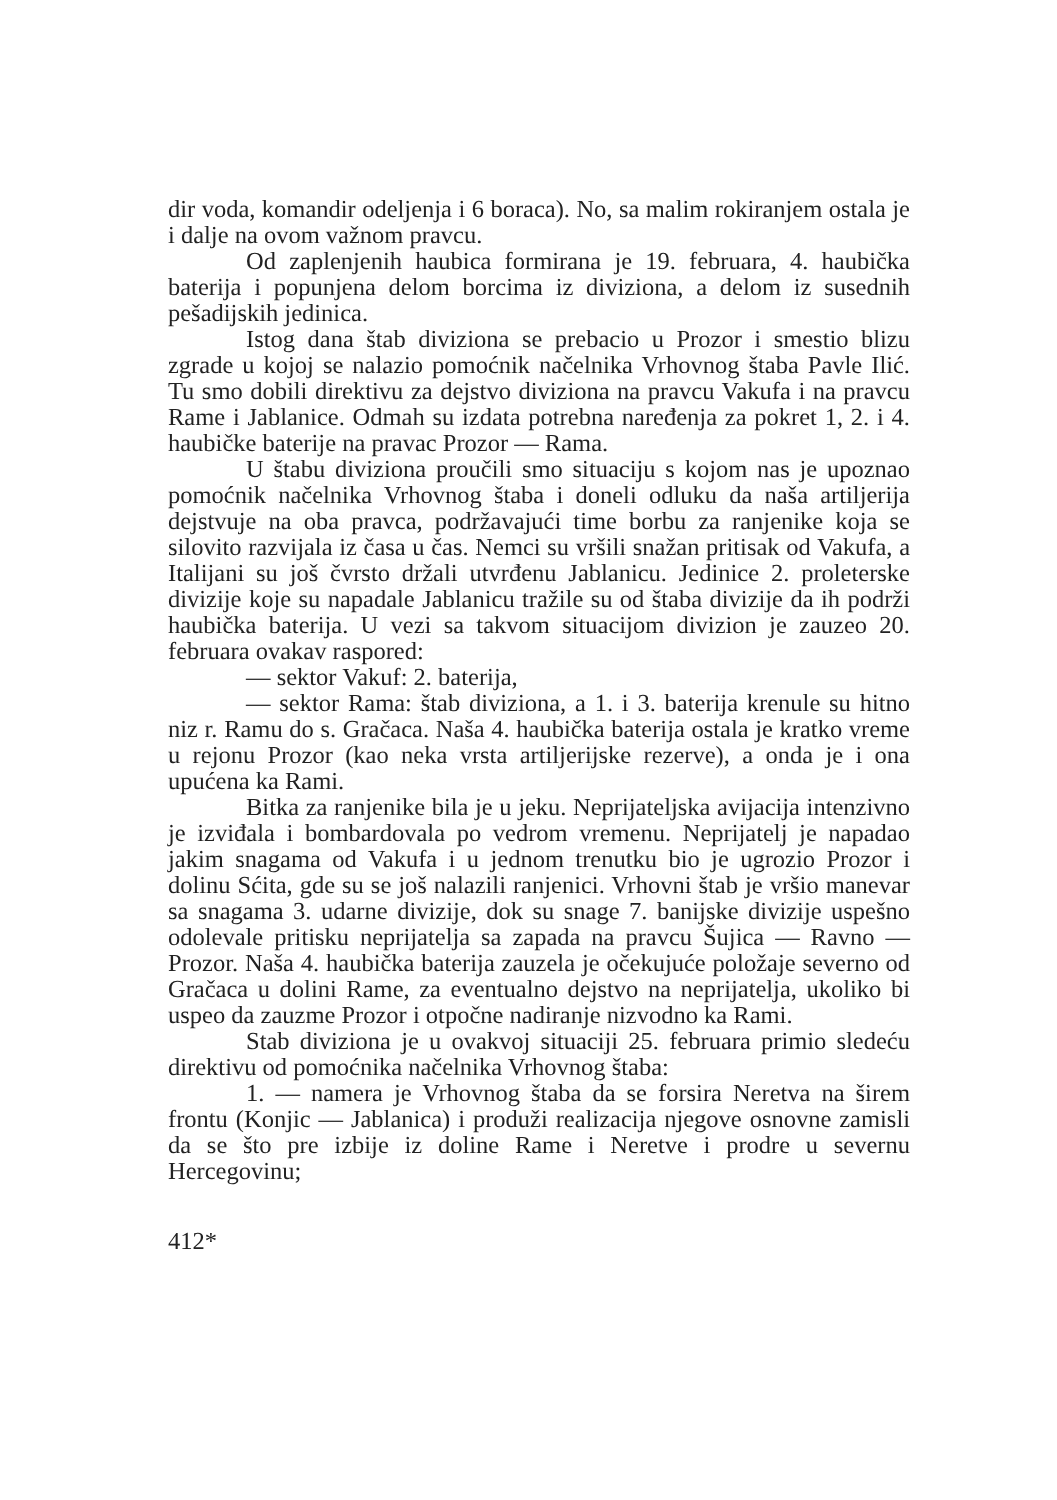dir voda, komandir odeljenja i 6 boraca). No, sa malim rokiranjem ostala je i dalje na ovom važnom pravcu.
Od zaplenjenih haubica formirana je 19. februara, 4. haubička baterija i popunjena delom borcima iz diviziona, a delom iz susednih pešadijskih jedinica.
Istog dana štab diviziona se prebacio u Prozor i smestio blizu zgrade u kojoj se nalazio pomoćnik načelnika Vrhovnog štaba Pavle Ilić. Tu smo dobili direktivu za dejstvo diviziona na pravcu Vakufa i na pravcu Rame i Jablanice. Odmah su izdata potrebna naređenja za pokret 1, 2. i 4. haubičke baterije na pravac Prozor — Rama.
U štabu diviziona proučili smo situaciju s kojom nas je upoznao pomoćnik načelnika Vrhovnog štaba i doneli odluku da naša artiljerija dejstvuje na oba pravca, podržavajući time borbu za ranjenike koja se silovito razvijala iz časa u čas. Nemci su vršili snažan pritisak od Vakufa, a Italijani su još čvrsto držali utvrđenu Jablanicu. Jedinice 2. proleterske divizije koje su napadale Jablanicu tražile su od štaba divizije da ih podrži haubička baterija. U vezi sa takvom situacijom divizion je zauzeo 20. februara ovakav raspored:
— sektor Vakuf: 2. baterija,
— sektor Rama: štab diviziona, a 1. i 3. baterija krenule su hitno niz r. Ramu do s. Gračaca. Naša 4. haubička baterija ostala je kratko vreme u rejonu Prozor (kao neka vrsta artiljerijske rezerve), a onda je i ona upućena ka Rami.
Bitka za ranjenike bila je u jeku. Neprijateljska avijacija intenzivno je izviđala i bombardovala po vedrom vremenu. Neprijatelj je napadao jakim snagama od Vakufa i u jednom trenutku bio je ugrozio Prozor i dolinu Sćita, gde su se još nalazili ranjenici. Vrhovni štab je vršio manevar sa snagama 3. udarne divizije, dok su snage 7. banijske divizije uspešno odolevale pritisku neprijatelja sa zapada na pravcu Šujica — Ravno — Prozor. Naša 4. haubička baterija zauzela je očekujuće položaje severno od Gračaca u dolini Rame, za eventualno dejstvo na neprijatelja, ukoliko bi uspeo da zauzme Prozor i otpočne nadiranje nizvodno ka Rami.
Stab diviziona je u ovakvoj situaciji 25. februara primio sledeću direktivu od pomoćnika načelnika Vrhovnog štaba:
1. — namera je Vrhovnog štaba da se forsira Neretva na širem frontu (Konjic — Jablanica) i produži realizacija njegove osnovne zamisli da se što pre izbije iz doline Rame i Neretve i prodre u severnu Hercegovinu;
412*